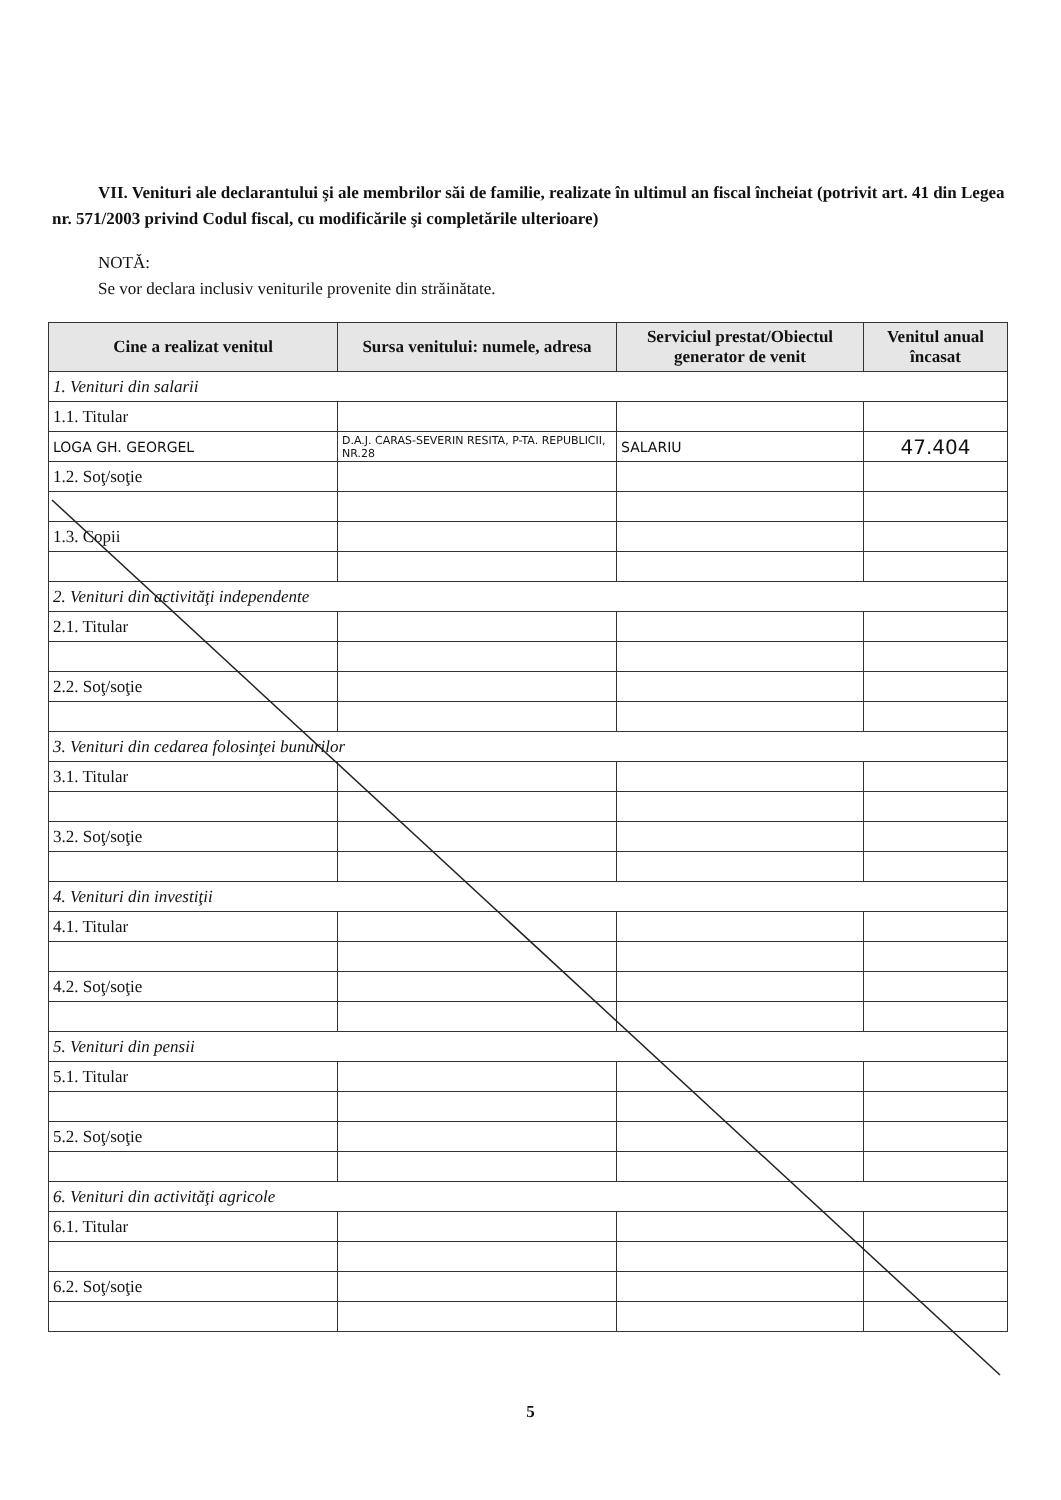VII. Venituri ale declarantului şi ale membrilor săi de familie, realizate în ultimul an fiscal încheiat (potrivit art. 41 din Legea nr. 571/2003 privind Codul fiscal, cu modificările şi completările ulterioare)
NOTĂ:
Se vor declara inclusiv veniturile provenite din străinătate.
| Cine a realizat venitul | Sursa venitului: numele, adresa | Serviciul prestat/Obiectul generator de venit | Venitul anual încasat |
| --- | --- | --- | --- |
| 1. Venituri din salarii | | | |
| 1.1. Titular | | | |
| LOGA GH. GEORGEL | D.A.J. CARAS-SEVERIN RESITA, P-TA. REPUBLICII, NR.28 | SALARIU | 47.404 |
| 1.2. Soţ/soţie | | | |
| 1.3. Copii | | | |
| 2. Venituri din activităţi independente | | | |
| 2.1. Titular | | | |
| 2.2. Soţ/soţie | | | |
| 3. Venituri din cedarea folosinţei bunurilor | | | |
| 3.1. Titular | | | |
| 3.2. Soţ/soţie | | | |
| 4. Venituri din investiţii | | | |
| 4.1. Titular | | | |
| 4.2. Soţ/soţie | | | |
| 5. Venituri din pensii | | | |
| 5.1. Titular | | | |
| 5.2. Soţ/soţie | | | |
| 6. Venituri din activităţi agricole | | | |
| 6.1. Titular | | | |
| 6.2. Soţ/soţie | | | |
5